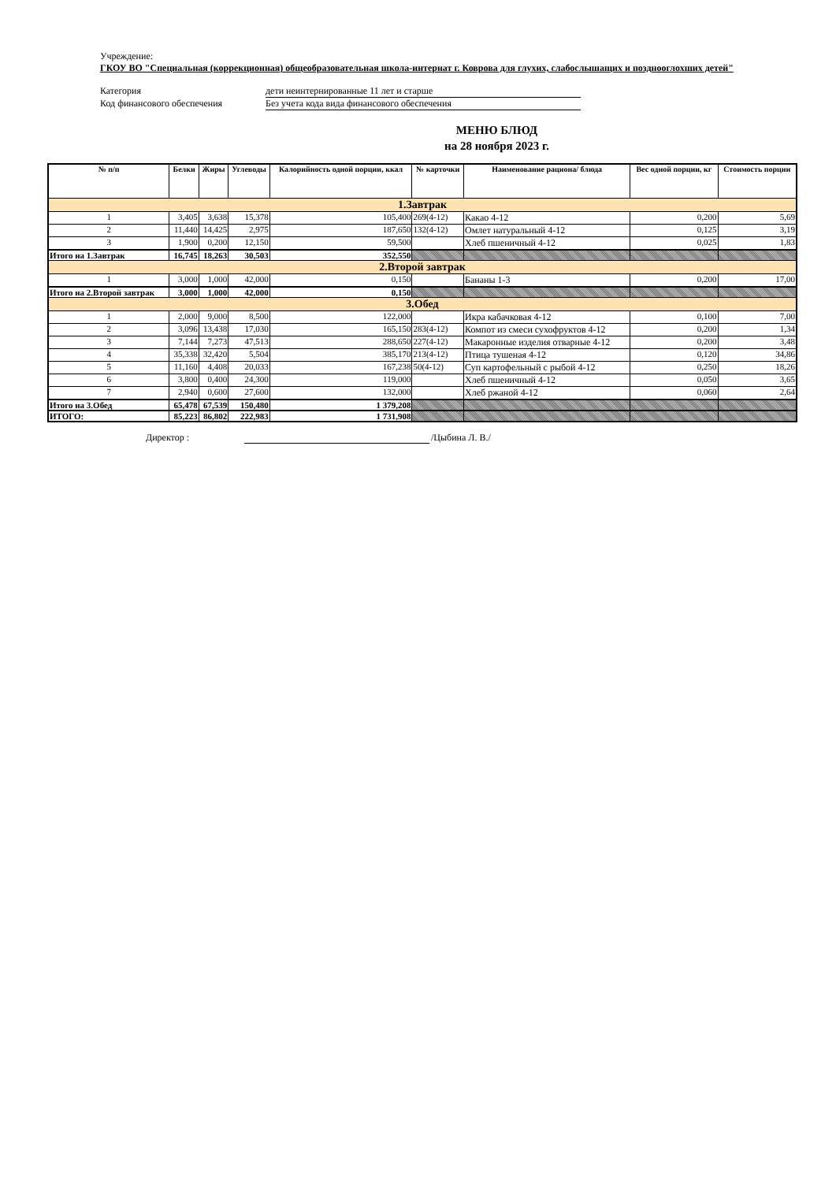Учреждение:
ГКОУ ВО "Специальная (коррекционная) общеобразовательная школа-интернат г. Коврова для глухих, слабослышащих и позднооглохших детей"
Категория дети неинтернированные 11 лет и старше
Код финансового обеспечения Без учета кода вида финансового обеспечения
МЕНЮ БЛЮД
на 28 ноября 2023 г.
| № п/п | Белки | Жиры | Углеводы | Калорийность одной порции, ккал | № карточки | Наименование рациона/ блюда | Вес одной порции, кг | Стоимость порции |
| --- | --- | --- | --- | --- | --- | --- | --- | --- |
| 1.Завтрак | | | | | | | | |
| 1 | 3,405 | 3,638 | 15,378 | 105,400 | 269(4-12) | Какао 4-12 | 0,200 | 5,69 |
| 2 | 11,440 | 14,425 | 2,975 | 187,650 | 132(4-12) | Омлет натуральный 4-12 | 0,125 | 3,19 |
| 3 | 1,900 | 0,200 | 12,150 | 59,500 | | Хлеб пшеничный 4-12 | 0,025 | 1,83 |
| Итого на 1.Завтрак | 16,745 | 18,263 | 30,503 | 352,550 | | | | |
| 2.Второй завтрак | | | | | | | | |
| 1 | 3,000 | 1,000 | 42,000 | 0,150 | | Бананы 1-3 | 0,200 | 17,00 |
| Итого на 2.Второй завтрак | 3,000 | 1,000 | 42,000 | 0,150 | | | | |
| 3.Обед | | | | | | | | |
| 1 | 2,000 | 9,000 | 8,500 | 122,000 | | Икра кабачковая 4-12 | 0,100 | 7,00 |
| 2 | 3,096 | 13,438 | 17,030 | 165,150 | 283(4-12) | Компот из смеси сухофруктов 4-12 | 0,200 | 1,34 |
| 3 | 7,144 | 7,273 | 47,513 | 288,650 | 227(4-12) | Макаронные изделия отварные 4-12 | 0,200 | 3,48 |
| 4 | 35,338 | 32,420 | 5,504 | 385,170 | 213(4-12) | Птица тушеная 4-12 | 0,120 | 34,86 |
| 5 | 11,160 | 4,408 | 20,033 | 167,238 | 50(4-12) | Суп картофельный с рыбой 4-12 | 0,250 | 18,26 |
| 6 | 3,800 | 0,400 | 24,300 | 119,000 | | Хлеб пшеничный 4-12 | 0,050 | 3,65 |
| 7 | 2,940 | 0,600 | 27,600 | 132,000 | | Хлеб ржаной 4-12 | 0,060 | 2,64 |
| Итого на 3.Обед | 65,478 | 67,539 | 150,480 | 1 379,208 | | | | |
| ИТОГО: | 85,223 | 86,802 | 222,983 | 1 731,908 | | | | |
Директор : /Цыбина Л. В./